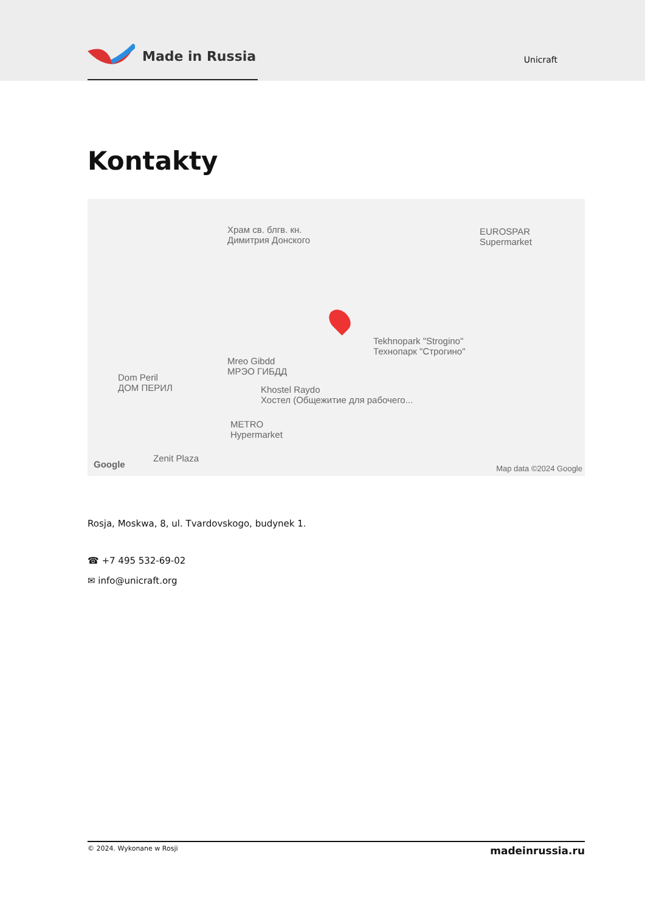Made in Russia
Unicraft
Kontakty
Храм св. блгв. кн.
Димитрия Донского
EUROSPAR
Supermarket
Tekhnopark "Strogino"
Технопарк "Строгино"
Mreo Gibdd
МРЭО ГИБДД
Dom Peril
ДОМ ПЕРИЛ
Khostel Raydo
Хостел (Общежитие для рабочего...
METRO
Hypermarket
Zenit Plaza
Google Map data ©2024 Google
Rosja, Moskwa, 8, ul. Tvardovskogo, budynek 1.
☎ +7 495 532-69-02
✉ info@unicraft.org
© 2024. Wykonane w Rosji madeinrussia.ru